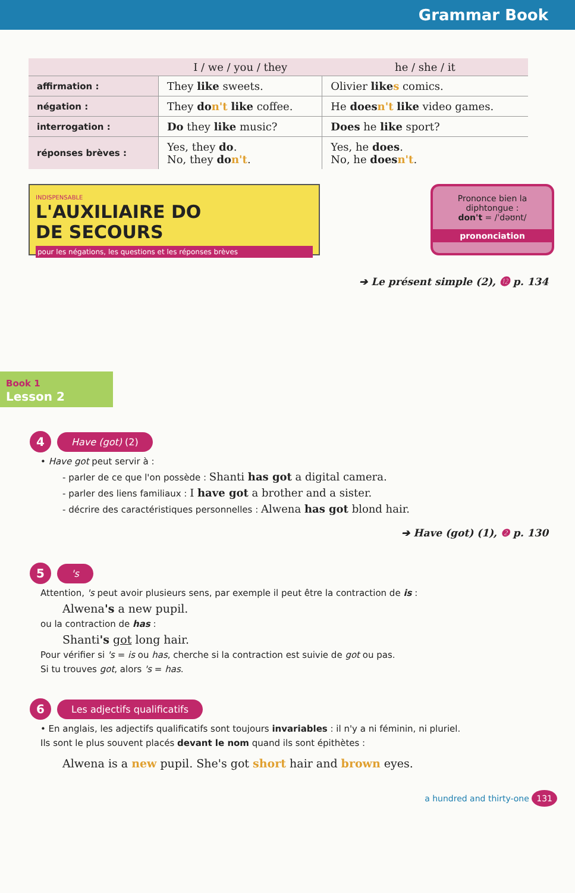Grammar Book
| | I / we / you / they | he / she / it |
| --- | --- | --- |
| affirmation : | They like sweets. | Olivier like s comics. |
| négation : | They do n't like coffee. | He does n't like video games. |
| interrogation : | Do they like music? | Does he like sport? |
| réponses brèves : | Yes, they do . No, they do n't . | Yes, he does . No, he does n't . |
INDISPENSABLE
L'AUXILIAIRE DO
DE SECOURS
pour les négations, les questions et les réponses brèves
Prononce bien la
diphtongue :
don't = /ˈdəʊnt/
prononciation
➔ Le présent simple (2), ⓬ p. 134
Book 1
Lesson 2
4
Have (got) (2)
• Have got peut servir à :
- parler de ce que l'on possède : Shanti has got a digital camera.
- parler des liens familiaux : I have got a brother and a sister.
- décrire des caractéristiques personnelles : Alwena has got blond hair.
➔ Have (got) (1), ❷ p. 130
5
's
Attention, 's peut avoir plusieurs sens, par exemple il peut être la contraction de is :
Alwena's a new pupil.
ou la contraction de has :
Shanti's got long hair.
Pour vérifier si 's = is ou has, cherche si la contraction est suivie de got ou pas.
Si tu trouves got, alors 's = has.
6
Les adjectifs qualificatifs
• En anglais, les adjectifs qualificatifs sont toujours invariables : il n'y a ni féminin, ni pluriel.
Ils sont le plus souvent placés devant le nom quand ils sont épithètes :
Alwena is a new pupil. She's got short hair and brown eyes.
a hundred and thirty-one 131